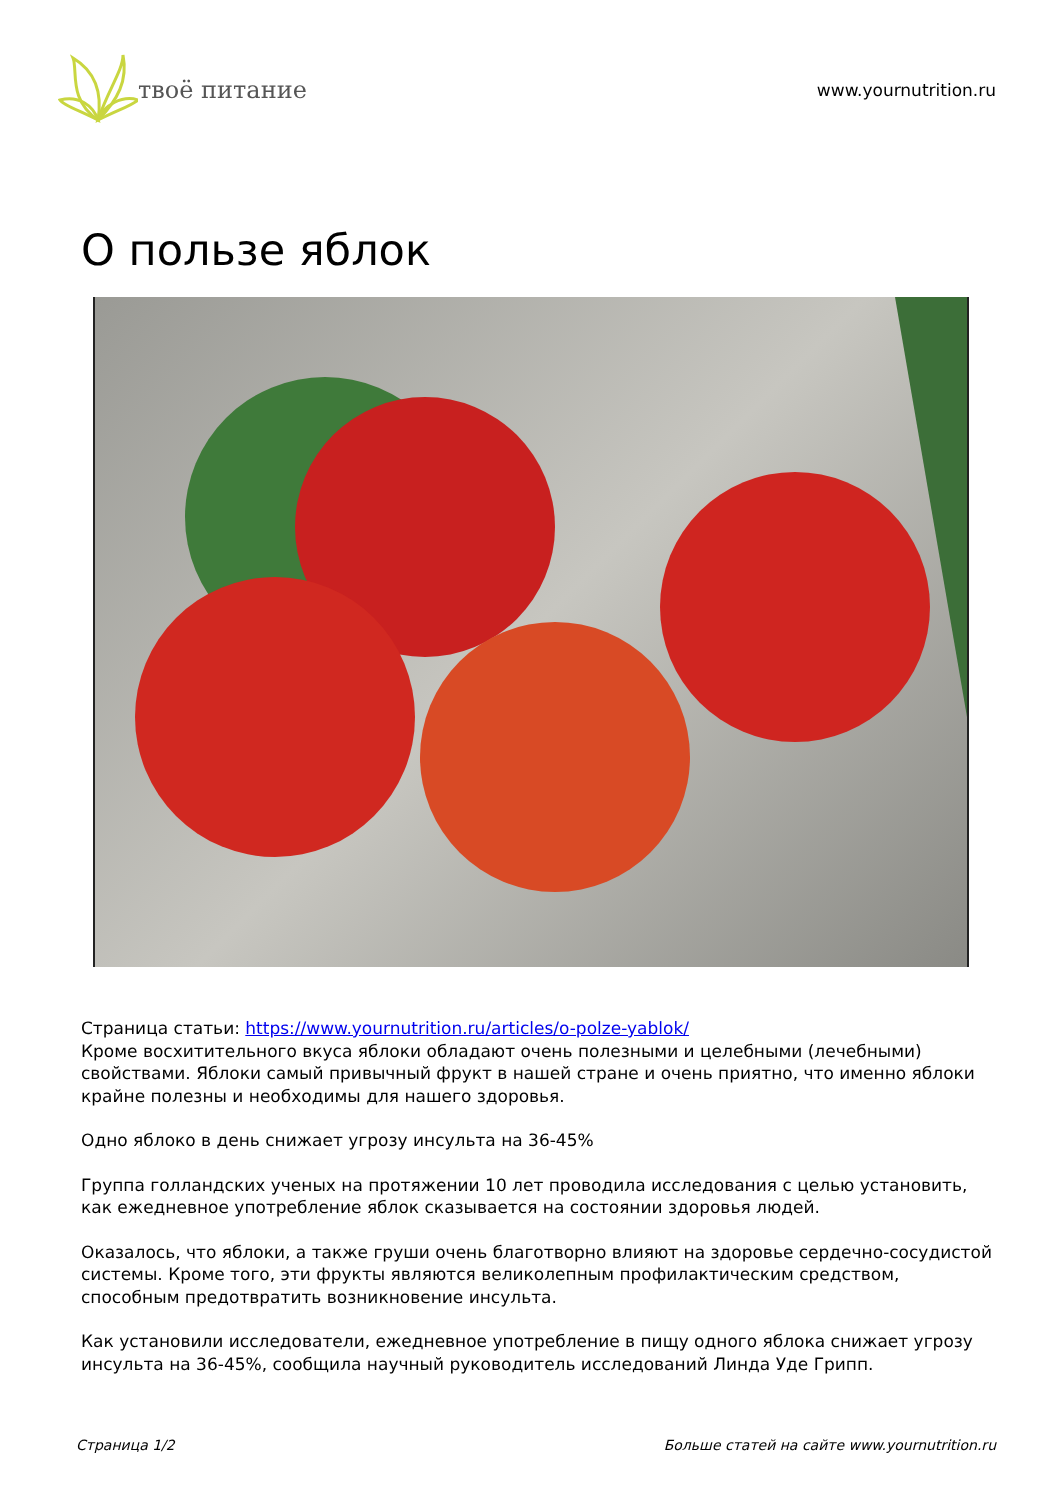твоё питание
www.yournutrition.ru
О пользе яблок
Страница статьи: https://www.yournutrition.ru/articles/o-polze-yablok/
Кроме восхитительного вкуса яблоки обладают очень полезными и целебными (лечебными) свойствами. Яблоки самый привычный фрукт в нашей стране и очень приятно, что именно яблоки крайне полезны и необходимы для нашего здоровья.
Одно яблоко в день снижает угрозу инсульта на 36-45%
Группа голландских ученых на протяжении 10 лет проводила исследования с целью установить, как ежедневное употребление яблок сказывается на состоянии здоровья людей.
Оказалось, что яблоки, а также груши очень благотворно влияют на здоровье сердечно-сосудистой системы. Кроме того, эти фрукты являются великолепным профилактическим средством, способным предотвратить возникновение инсульта.
Как установили исследователи, ежедневное употребление в пищу одного яблока снижает угрозу инсульта на 36-45%, сообщила научный руководитель исследований Линда Уде Грипп.
Страница 1/2 Больше статей на сайте www.yournutrition.ru